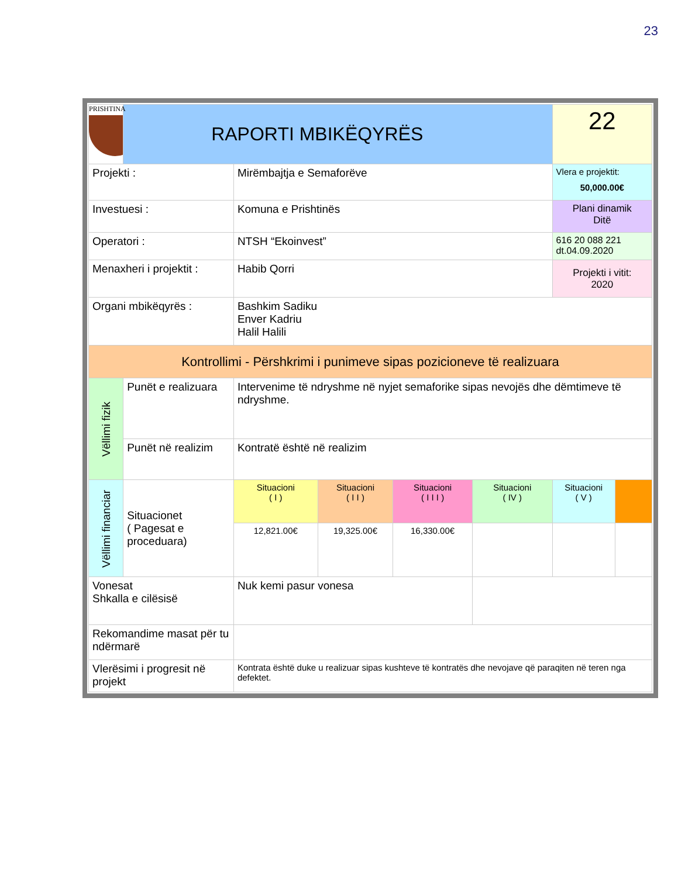23
| PRISHTINA | RAPORTI MBIKËQYRËS | | | | | 22 | |
| Projekti : | | Mirëmbajtja e Semaforëve | | | | Vlera e projektit: 50,000.00€ | |
| Investuesi : | | Komuna e Prishtinës | | | | Plani dinamik Ditë | |
| Operatori : | | NTSH “Ekoinvest” | | | | 616 20 088 221 dt.04.09.2020 | |
| Menaxheri i projektit : | | Habib Qorri | | | | Projekti i vitit: 2020 | |
| Organi mbikëqyrës : | | Bashkim Sadiku Enver Kadriu Halil Halili | | | | | |
| Kontrollimi - Përshkrimi i punimeve sipas pozicioneve të realizuara | | | | | | | |
| Vëllimi fizik | Punët e realizuara | Intervenime të ndryshme në nyjet semaforike sipas nevojës dhe dëmtimeve të ndryshme. | | | | | |
| | Punët në realizim | Kontratë është në realizim | | | | | |
| Vëllimi financiar | Situacionet ( Pagesat e proceduara) | Situacioni ( I ) | Situacioni ( I I ) | Situacioni ( I I I ) | Situacioni ( IV ) | Situacioni ( V ) | |
| | | 12,821.00€ | 19,325.00€ | 16,330.00€ | | | |
| Vonesat Shkalla e cilësisë | | Nuk kemi pasur vonesa | | | | | |
| Rekomandime masat për tu ndërmarë | | | | | | | |
| Vlerësimi i progresit në projekt | | Kontrata është duke u realizuar sipas kushteve të kontratës dhe nevojave që paraqiten në teren nga defektet. | | | | | |